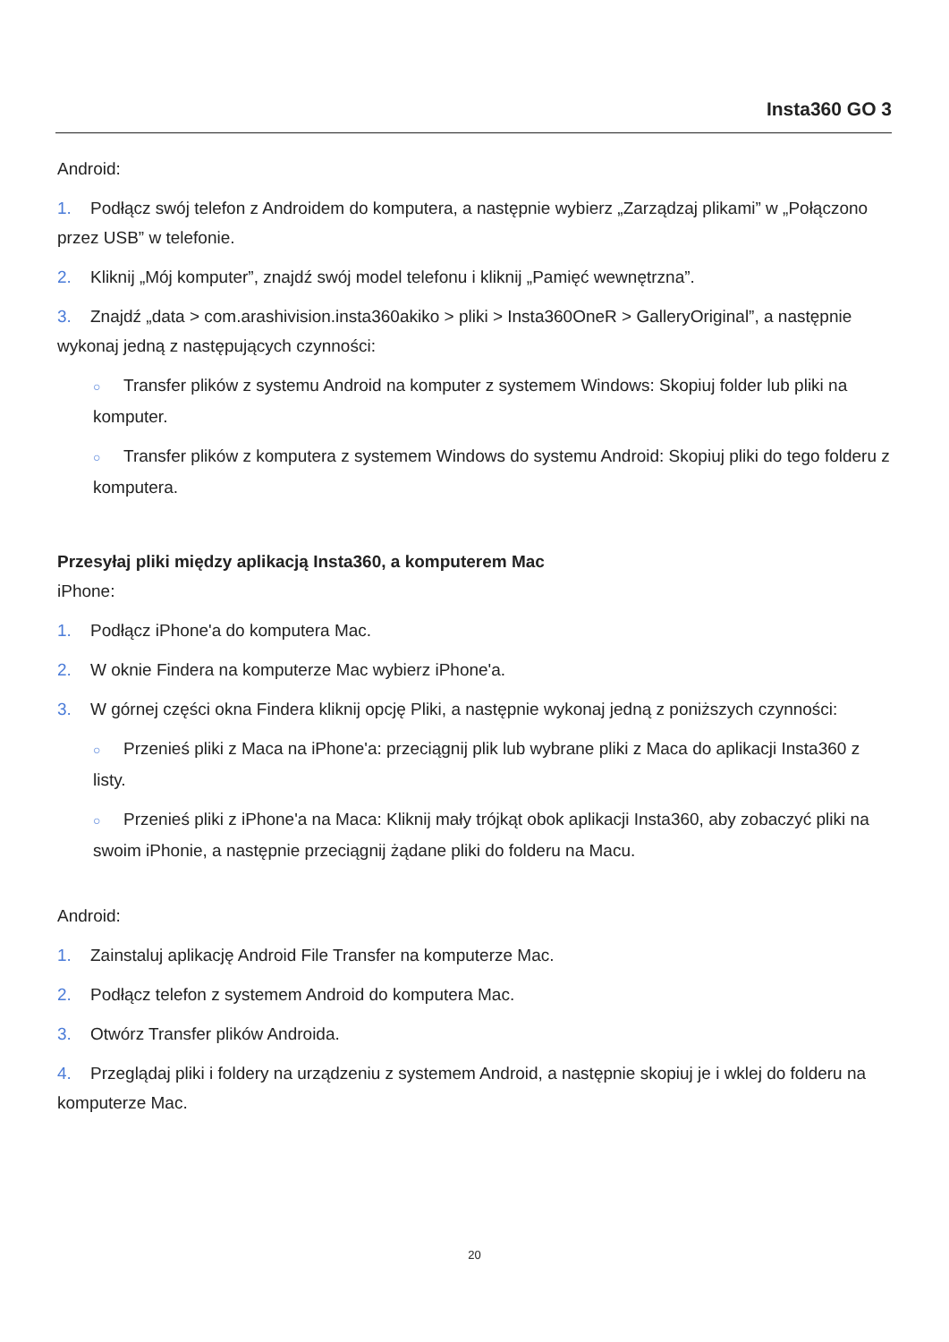Insta360 GO 3
Android:
1. Podłącz swój telefon z Androidem do komputera, a następnie wybierz „Zarządzaj plikami” w „Połączono przez USB” w telefonie.
2. Kliknij „Mój komputer”, znajdź swój model telefonu i kliknij „Pamięć wewnętrzna”.
3. Znajdź „data > com.arashivision.insta360akiko > pliki > Insta360OneR > GalleryOriginal”, a następnie wykonaj jedną z następujących czynności:
○ Transfer plików z systemu Android na komputer z systemem Windows: Skopiuj folder lub pliki na komputer.
○ Transfer plików z komputera z systemem Windows do systemu Android: Skopiuj pliki do tego folderu z komputera.
Przesyłaj pliki między aplikacją Insta360, a komputerem Mac
iPhone:
1. Podłącz iPhone'a do komputera Mac.
2. W oknie Findera na komputerze Mac wybierz iPhone'a.
3. W górnej części okna Findera kliknij opcję Pliki, a następnie wykonaj jedną z poniższych czynności:
○ Przenieś pliki z Maca na iPhone'a: przeciągnij plik lub wybrane pliki z Maca do aplikacji Insta360 z listy.
○ Przenieś pliki z iPhone'a na Maca: Kliknij mały trójkąt obok aplikacji Insta360, aby zobaczyć pliki na swoim iPhonie, a następnie przeciągnij żądane pliki do folderu na Macu.
Android:
1. Zainstaluj aplikację Android File Transfer na komputerze Mac.
2. Podłącz telefon z systemem Android do komputera Mac.
3. Otwórz Transfer plików Androida.
4. Przeglądaj pliki i foldery na urządzeniu z systemem Android, a następnie skopiuj je i wklej do folderu na komputerze Mac.
20